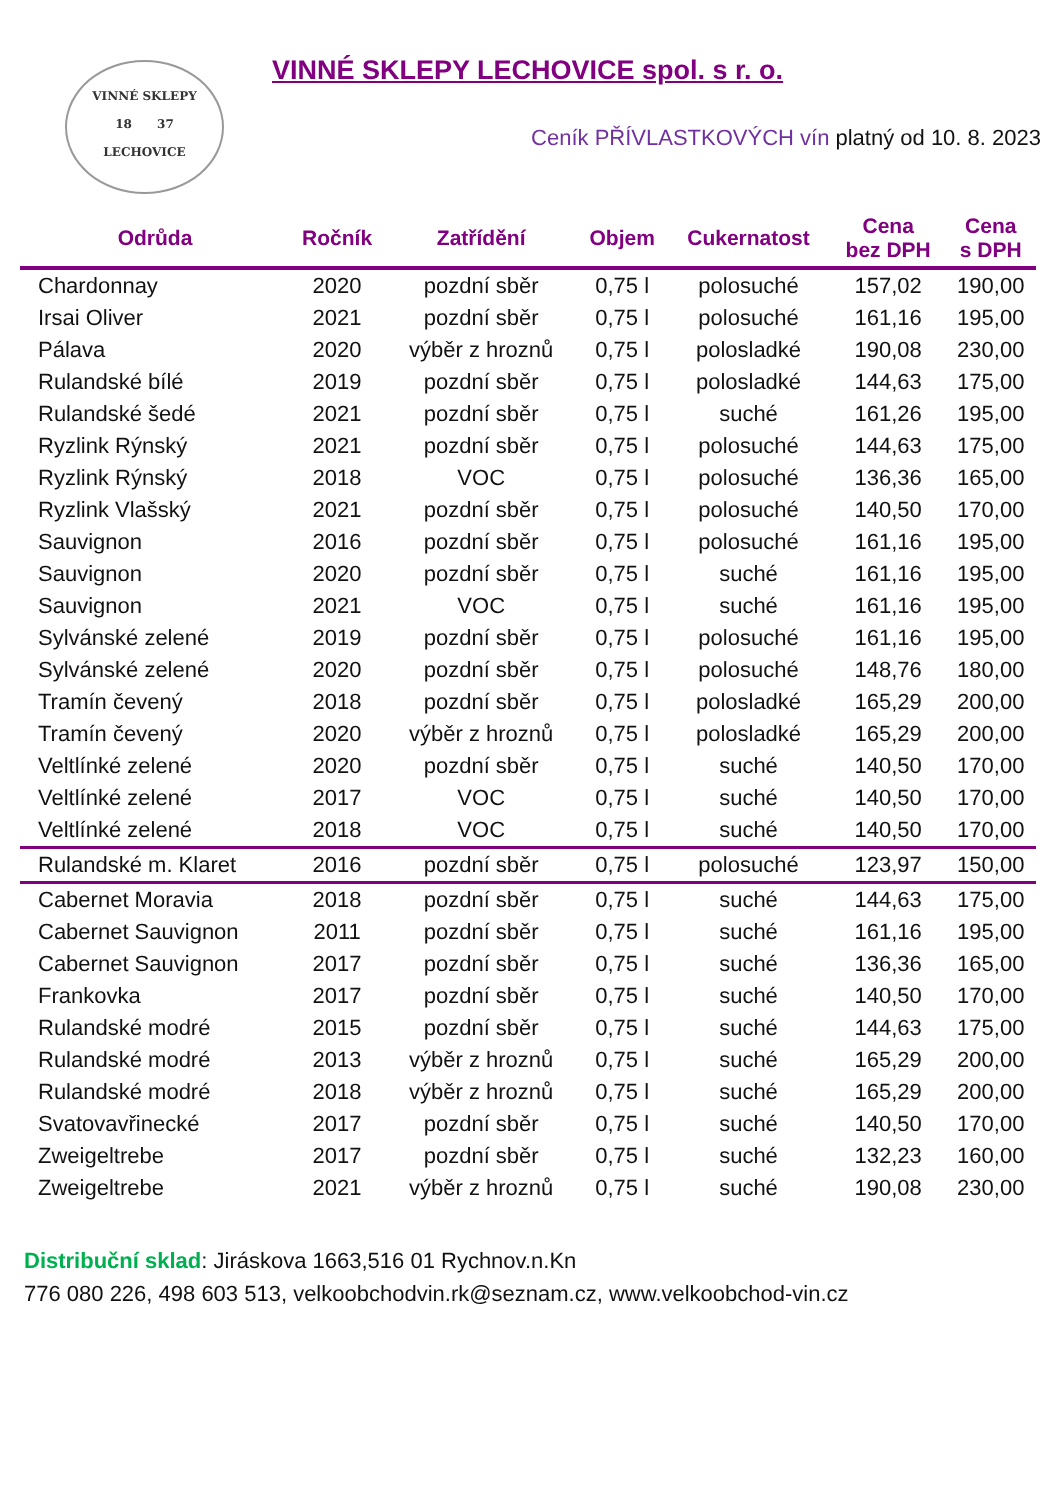VINNÉ SKLEPY
18 37
LECHOVICE
VINNÉ SKLEPY LECHOVICE spol. s r. o.
Ceník PŘÍVLASTKOVÝCH vín platný od 10. 8. 2023
| Odrůda | Ročník | Zatřídění | Objem | Cukernatost | Cena bez DPH | Cena s DPH |
| --- | --- | --- | --- | --- | --- | --- |
| Chardonnay | 2020 | pozdní sběr | 0,75 l | polosuché | 157,02 | 190,00 |
| Irsai Oliver | 2021 | pozdní sběr | 0,75 l | polosuché | 161,16 | 195,00 |
| Pálava | 2020 | výběr z hroznů | 0,75 l | polosladké | 190,08 | 230,00 |
| Rulandské bílé | 2019 | pozdní sběr | 0,75 l | polosladké | 144,63 | 175,00 |
| Rulandské šedé | 2021 | pozdní sběr | 0,75 l | suché | 161,26 | 195,00 |
| Ryzlink Rýnský | 2021 | pozdní sběr | 0,75 l | polosuché | 144,63 | 175,00 |
| Ryzlink Rýnský | 2018 | VOC | 0,75 l | polosuché | 136,36 | 165,00 |
| Ryzlink Vlašský | 2021 | pozdní sběr | 0,75 l | polosuché | 140,50 | 170,00 |
| Sauvignon | 2016 | pozdní sběr | 0,75 l | polosuché | 161,16 | 195,00 |
| Sauvignon | 2020 | pozdní sběr | 0,75 l | suché | 161,16 | 195,00 |
| Sauvignon | 2021 | VOC | 0,75 l | suché | 161,16 | 195,00 |
| Sylvánské zelené | 2019 | pozdní sběr | 0,75 l | polosuché | 161,16 | 195,00 |
| Sylvánské zelené | 2020 | pozdní sběr | 0,75 l | polosuché | 148,76 | 180,00 |
| Tramín čevený | 2018 | pozdní sběr | 0,75 l | polosladké | 165,29 | 200,00 |
| Tramín čevený | 2020 | výběr z hroznů | 0,75 l | polosladké | 165,29 | 200,00 |
| Veltlínké zelené | 2020 | pozdní sběr | 0,75 l | suché | 140,50 | 170,00 |
| Veltlínké zelené | 2017 | VOC | 0,75 l | suché | 140,50 | 170,00 |
| Veltlínké zelené | 2018 | VOC | 0,75 l | suché | 140,50 | 170,00 |
| Rulandské m. Klaret | 2016 | pozdní sběr | 0,75 l | polosuché | 123,97 | 150,00 |
| Cabernet Moravia | 2018 | pozdní sběr | 0,75 l | suché | 144,63 | 175,00 |
| Cabernet Sauvignon | 2011 | pozdní sběr | 0,75 l | suché | 161,16 | 195,00 |
| Cabernet Sauvignon | 2017 | pozdní sběr | 0,75 l | suché | 136,36 | 165,00 |
| Frankovka | 2017 | pozdní sběr | 0,75 l | suché | 140,50 | 170,00 |
| Rulandské modré | 2015 | pozdní sběr | 0,75 l | suché | 144,63 | 175,00 |
| Rulandské modré | 2013 | výběr z hroznů | 0,75 l | suché | 165,29 | 200,00 |
| Rulandské modré | 2018 | výběr z hroznů | 0,75 l | suché | 165,29 | 200,00 |
| Svatovavřinecké | 2017 | pozdní sběr | 0,75 l | suché | 140,50 | 170,00 |
| Zweigeltrebe | 2017 | pozdní sběr | 0,75 l | suché | 132,23 | 160,00 |
| Zweigeltrebe | 2021 | výběr z hroznů | 0,75 l | suché | 190,08 | 230,00 |
Distribuční sklad: Jiráskova 1663,516 01 Rychnov.n.Kn
776 080 226, 498 603 513, velkoobchodvin.rk@seznam.cz, www.velkoobchod-vin.cz